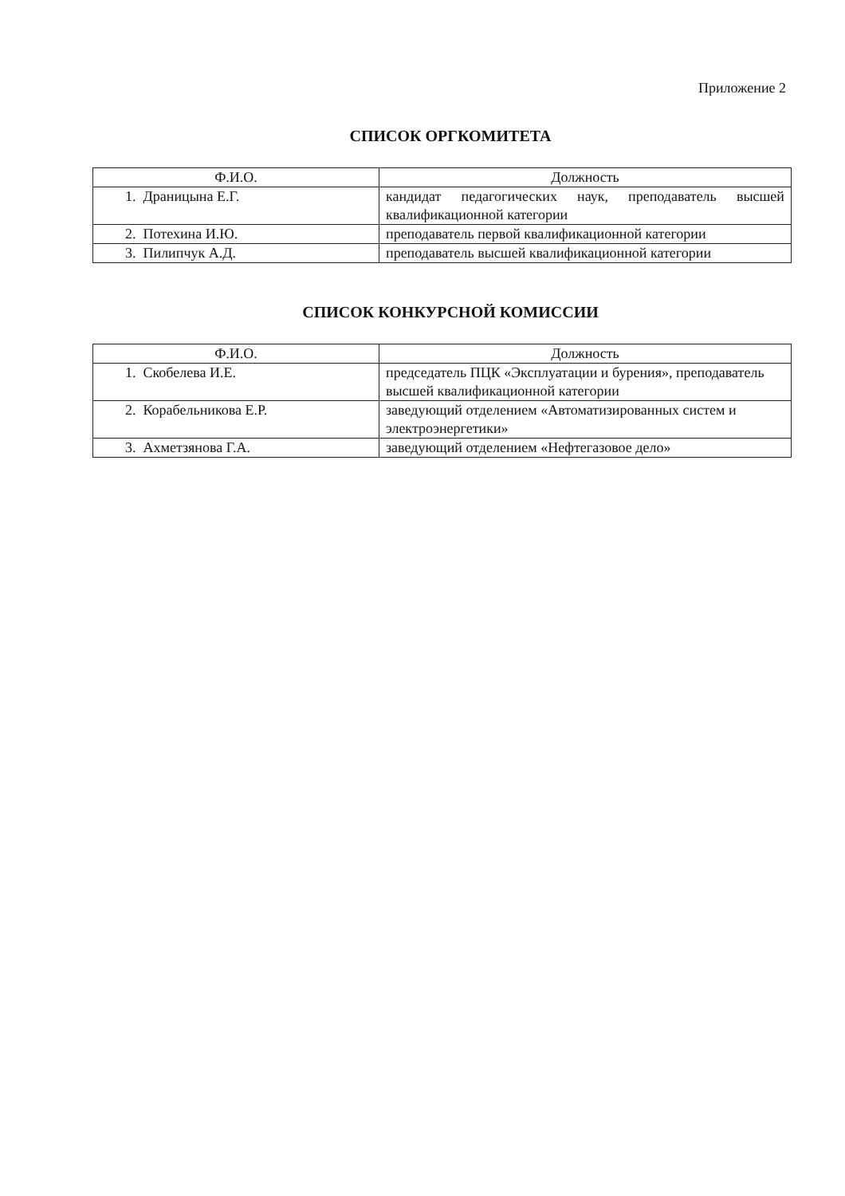Приложение 2
СПИСОК ОРГКОМИТЕТА
| Ф.И.О. | Должность |
| --- | --- |
| 1. Драницына Е.Г. | кандидат педагогических наук, преподаватель высшей квалификационной категории |
| 2. Потехина И.Ю. | преподаватель первой квалификационной категории |
| 3. Пилипчук А.Д. | преподаватель высшей квалификационной категории |
СПИСОК КОНКУРСНОЙ КОМИССИИ
| Ф.И.О. | Должность |
| --- | --- |
| 1. Скобелева И.Е. | председатель ПЦК «Эксплуатации и бурения», преподаватель высшей квалификационной категории |
| 2. Корабельникова Е.Р. | заведующий отделением «Автоматизированных систем и электроэнергетики» |
| 3. Ахметзянова Г.А. | заведующий отделением «Нефтегазовое дело» |